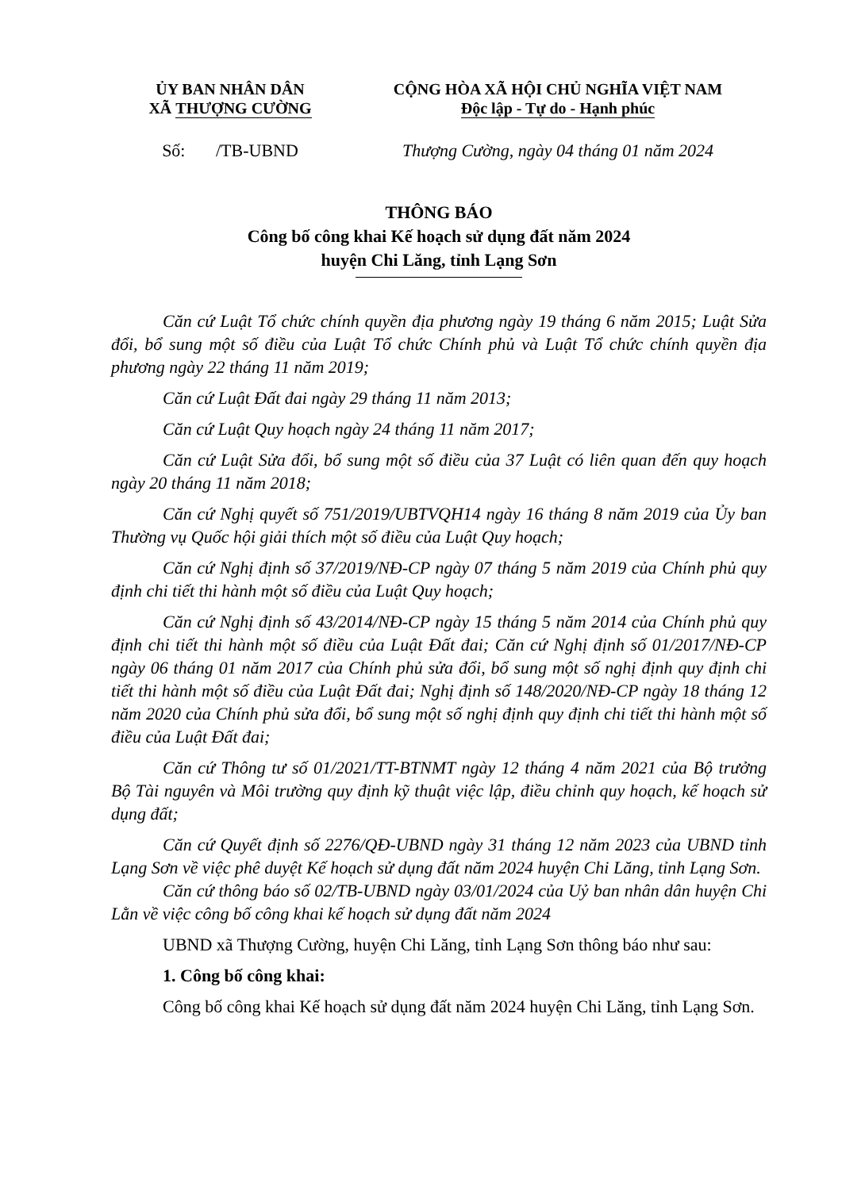ỦY BAN NHÂN DÂN
XÃ THƯỢNG CƯỜNG
CỘNG HÒA XÃ HỘI CHỦ NGHĨA VIỆT NAM
Độc lập - Tự do - Hạnh phúc
Số: /TB-UBND Thượng Cường, ngày 04 tháng 01 năm 2024
THÔNG BÁO
Công bố công khai Kế hoạch sử dụng đất năm 2024
huyện Chi Lăng, tỉnh Lạng Sơn
Căn cứ Luật Tổ chức chính quyền địa phương ngày 19 tháng 6 năm 2015; Luật Sửa đổi, bổ sung một số điều của Luật Tổ chức Chính phủ và Luật Tổ chức chính quyền địa phương ngày 22 tháng 11 năm 2019;
Căn cứ Luật Đất đai ngày 29 tháng 11 năm 2013;
Căn cứ Luật Quy hoạch ngày 24 tháng 11 năm 2017;
Căn cứ Luật Sửa đổi, bổ sung một số điều của 37 Luật có liên quan đến quy hoạch ngày 20 tháng 11 năm 2018;
Căn cứ Nghị quyết số 751/2019/UBTVQH14 ngày 16 tháng 8 năm 2019 của Ủy ban Thường vụ Quốc hội giải thích một số điều của Luật Quy hoạch;
Căn cứ Nghị định số 37/2019/NĐ-CP ngày 07 tháng 5 năm 2019 của Chính phủ quy định chi tiết thi hành một số điều của Luật Quy hoạch;
Căn cứ Nghị định số 43/2014/NĐ-CP ngày 15 tháng 5 năm 2014 của Chính phủ quy định chi tiết thi hành một số điều của Luật Đất đai; Căn cứ Nghị định số 01/2017/NĐ-CP ngày 06 tháng 01 năm 2017 của Chính phủ sửa đổi, bổ sung một số nghị định quy định chi tiết thi hành một số điều của Luật Đất đai; Nghị định số 148/2020/NĐ-CP ngày 18 tháng 12 năm 2020 của Chính phủ sửa đổi, bổ sung một số nghị định quy định chi tiết thi hành một số điều của Luật Đất đai;
Căn cứ Thông tư số 01/2021/TT-BTNMT ngày 12 tháng 4 năm 2021 của Bộ trưởng Bộ Tài nguyên và Môi trường quy định kỹ thuật việc lập, điều chỉnh quy hoạch, kế hoạch sử dụng đất;
Căn cứ Quyết định số 2276/QĐ-UBND ngày 31 tháng 12 năm 2023 của UBND tỉnh Lạng Sơn về việc phê duyệt Kế hoạch sử dụng đất năm 2024 huyện Chi Lăng, tỉnh Lạng Sơn.
Căn cứ thông báo số 02/TB-UBND ngày 03/01/2024 của Uỷ ban nhân dân huyện Chi Lằn về việc công bố công khai kế hoạch sử dụng đất năm 2024
UBND xã Thượng Cường, huyện Chi Lăng, tỉnh Lạng Sơn thông báo như sau:
1. Công bố công khai:
Công bố công khai Kế hoạch sử dụng đất năm 2024 huyện Chi Lăng, tỉnh Lạng Sơn.